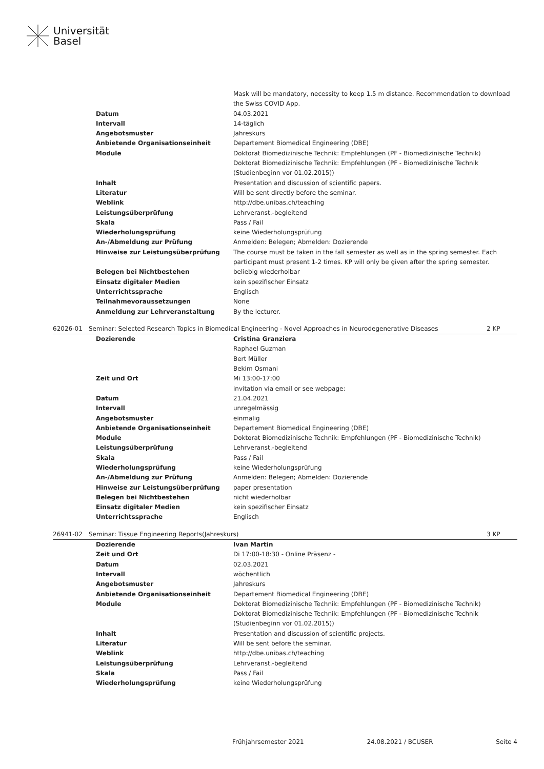Universität
Basel
| | Mask will be mandatory, necessity to keep 1.5 m distance. Recommendation to download the Swiss COVID App. |
| Datum | 04.03.2021 |
| Intervall | 14-täglich |
| Angebotsmuster | Jahreskurs |
| Anbietende Organisationseinheit | Departement Biomedical Engineering (DBE) |
| Module | Doktorat Biomedizinische Technik: Empfehlungen (PF - Biomedizinische Technik) Doktorat Biomedizinische Technik: Empfehlungen (PF - Biomedizinische Technik (Studienbeginn vor 01.02.2015)) |
| Inhalt | Presentation and discussion of scientific papers. |
| Literatur | Will be sent directly before the seminar. |
| Weblink | http://dbe.unibas.ch/teaching |
| Leistungsüberprüfung | Lehrveranst.-begleitend |
| Skala | Pass / Fail |
| Wiederholungsprüfung | keine Wiederholungsprüfung |
| An-/Abmeldung zur Prüfung | Anmelden: Belegen; Abmelden: Dozierende |
| Hinweise zur Leistungsüberprüfung | The course must be taken in the fall semester as well as in the spring semester. Each participant must present 1-2 times. KP will only be given after the spring semester. |
| Belegen bei Nichtbestehen | beliebig wiederholbar |
| Einsatz digitaler Medien | kein spezifischer Einsatz |
| Unterrichtssprache | Englisch |
| Teilnahmevoraussetzungen | None |
| Anmeldung zur Lehrveranstaltung | By the lecturer. |
| 62026-01 | Seminar: Selected Research Topics in Biomedical Engineering - Novel Approaches in Neurodegenerative Diseases | 2 KP |
| Dozierende | Cristina Granziera Raphael Guzman Bert Müller Bekim Osmani |
| Zeit und Ort | Mi 13:00-17:00 invitation via email or see webpage: |
| Datum | 21.04.2021 |
| Intervall | unregelmässig |
| Angebotsmuster | einmalig |
| Anbietende Organisationseinheit | Departement Biomedical Engineering (DBE) |
| Module | Doktorat Biomedizinische Technik: Empfehlungen (PF - Biomedizinische Technik) |
| Leistungsüberprüfung | Lehrveranst.-begleitend |
| Skala | Pass / Fail |
| Wiederholungsprüfung | keine Wiederholungsprüfung |
| An-/Abmeldung zur Prüfung | Anmelden: Belegen; Abmelden: Dozierende |
| Hinweise zur Leistungsüberprüfung | paper presentation |
| Belegen bei Nichtbestehen | nicht wiederholbar |
| Einsatz digitaler Medien | kein spezifischer Einsatz |
| Unterrichtssprache | Englisch |
| 26941-02 | Seminar: Tissue Engineering Reports(Jahreskurs) | 3 KP |
| Dozierende | Ivan Martin |
| Zeit und Ort | Di 17:00-18:30 - Online Präsenz - |
| Datum | 02.03.2021 |
| Intervall | wöchentlich |
| Angebotsmuster | Jahreskurs |
| Anbietende Organisationseinheit | Departement Biomedical Engineering (DBE) |
| Module | Doktorat Biomedizinische Technik: Empfehlungen (PF - Biomedizinische Technik) Doktorat Biomedizinische Technik: Empfehlungen (PF - Biomedizinische Technik (Studienbeginn vor 01.02.2015)) |
| Inhalt | Presentation and discussion of scientific projects. |
| Literatur | Will be sent before the seminar. |
| Weblink | http://dbe.unibas.ch/teaching |
| Leistungsüberprüfung | Lehrveranst.-begleitend |
| Skala | Pass / Fail |
| Wiederholungsprüfung | keine Wiederholungsprüfung |
Frühjahrsemester 2021 24.08.2021 / BCUSER Seite 4